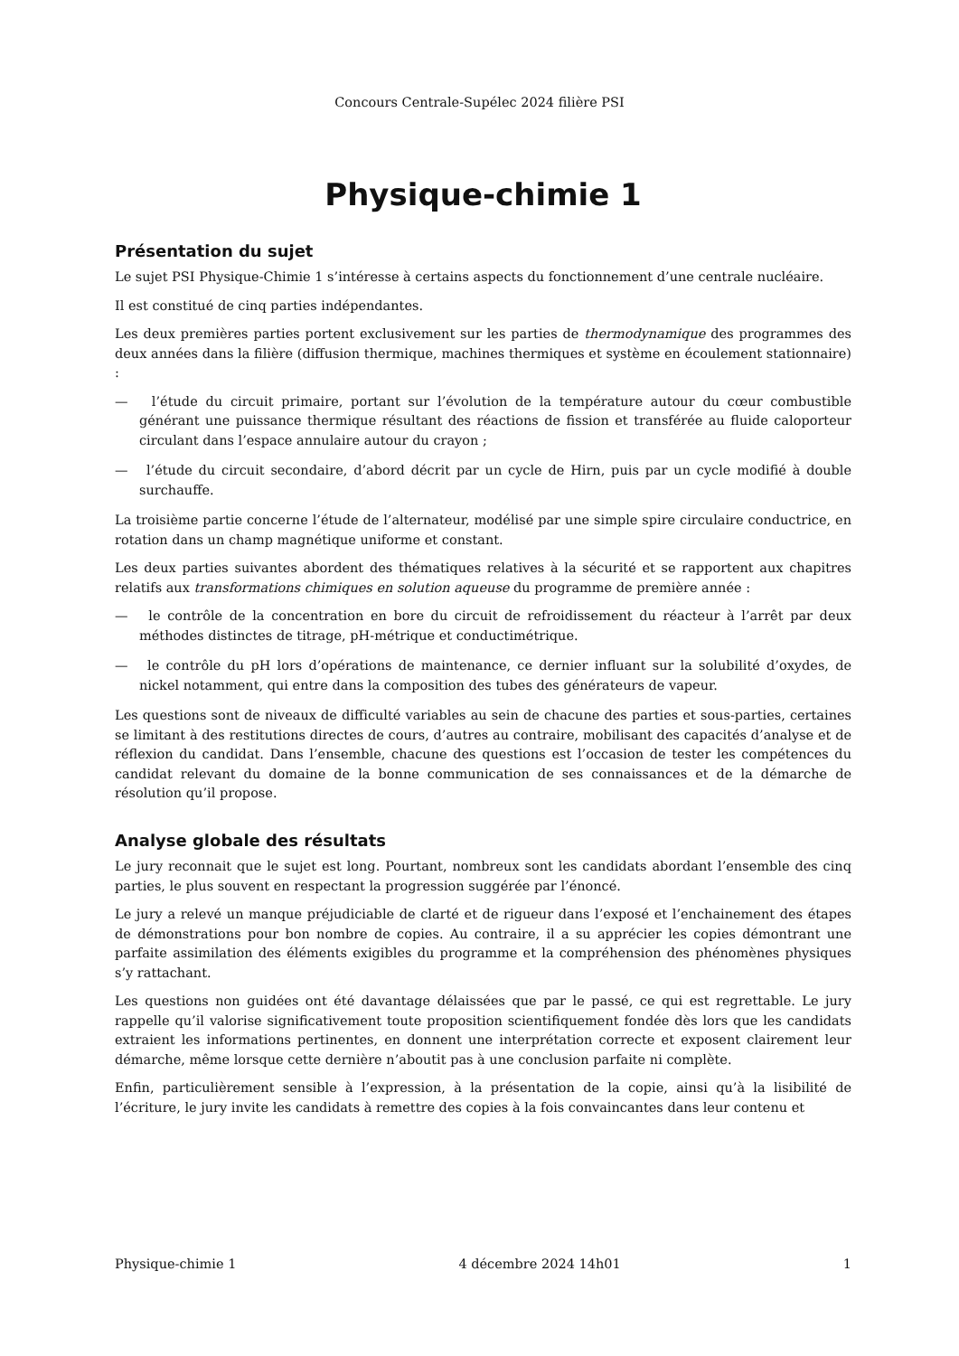Concours Centrale-Supélec 2024 filière PSI
Physique-chimie 1
Présentation du sujet
Le sujet PSI Physique-Chimie 1 s’intéresse à certains aspects du fonctionnement d’une centrale nucléaire.
Il est constitué de cinq parties indépendantes.
Les deux premières parties portent exclusivement sur les parties de thermodynamique des programmes des deux années dans la filière (diffusion thermique, machines thermiques et système en écoulement stationnaire) :
— l’étude du circuit primaire, portant sur l’évolution de la température autour du cœur combustible générant une puissance thermique résultant des réactions de fission et transférée au fluide caloporteur circulant dans l’espace annulaire autour du crayon ;
— l’étude du circuit secondaire, d’abord décrit par un cycle de Hirn, puis par un cycle modifié à double surchauffe.
La troisième partie concerne l’étude de l’alternateur, modélisé par une simple spire circulaire conductrice, en rotation dans un champ magnétique uniforme et constant.
Les deux parties suivantes abordent des thématiques relatives à la sécurité et se rapportent aux chapitres relatifs aux transformations chimiques en solution aqueuse du programme de première année :
— le contrôle de la concentration en bore du circuit de refroidissement du réacteur à l’arrêt par deux méthodes distinctes de titrage, pH-métrique et conductimétrique.
— le contrôle du pH lors d’opérations de maintenance, ce dernier influant sur la solubilité d’oxydes, de nickel notamment, qui entre dans la composition des tubes des générateurs de vapeur.
Les questions sont de niveaux de difficulté variables au sein de chacune des parties et sous-parties, certaines se limitant à des restitutions directes de cours, d’autres au contraire, mobilisant des capacités d’analyse et de réflexion du candidat. Dans l’ensemble, chacune des questions est l’occasion de tester les compétences du candidat relevant du domaine de la bonne communication de ses connaissances et de la démarche de résolution qu’il propose.
Analyse globale des résultats
Le jury reconnait que le sujet est long. Pourtant, nombreux sont les candidats abordant l’ensemble des cinq parties, le plus souvent en respectant la progression suggérée par l’énoncé.
Le jury a relevé un manque préjudiciable de clarté et de rigueur dans l’exposé et l’enchainement des étapes de démonstrations pour bon nombre de copies. Au contraire, il a su apprécier les copies démontrant une parfaite assimilation des éléments exigibles du programme et la compréhension des phénomènes physiques s’y rattachant.
Les questions non guidées ont été davantage délaissées que par le passé, ce qui est regrettable. Le jury rappelle qu’il valorise significativement toute proposition scientifiquement fondée dès lors que les candidats extraient les informations pertinentes, en donnent une interprétation correcte et exposent clairement leur démarche, même lorsque cette dernière n’aboutit pas à une conclusion parfaite ni complète.
Enfin, particulièrement sensible à l’expression, à la présentation de la copie, ainsi qu’à la lisibilité de l’écriture, le jury invite les candidats à remettre des copies à la fois convaincantes dans leur contenu et
Physique-chimie 1 4 décembre 2024 14h01 1